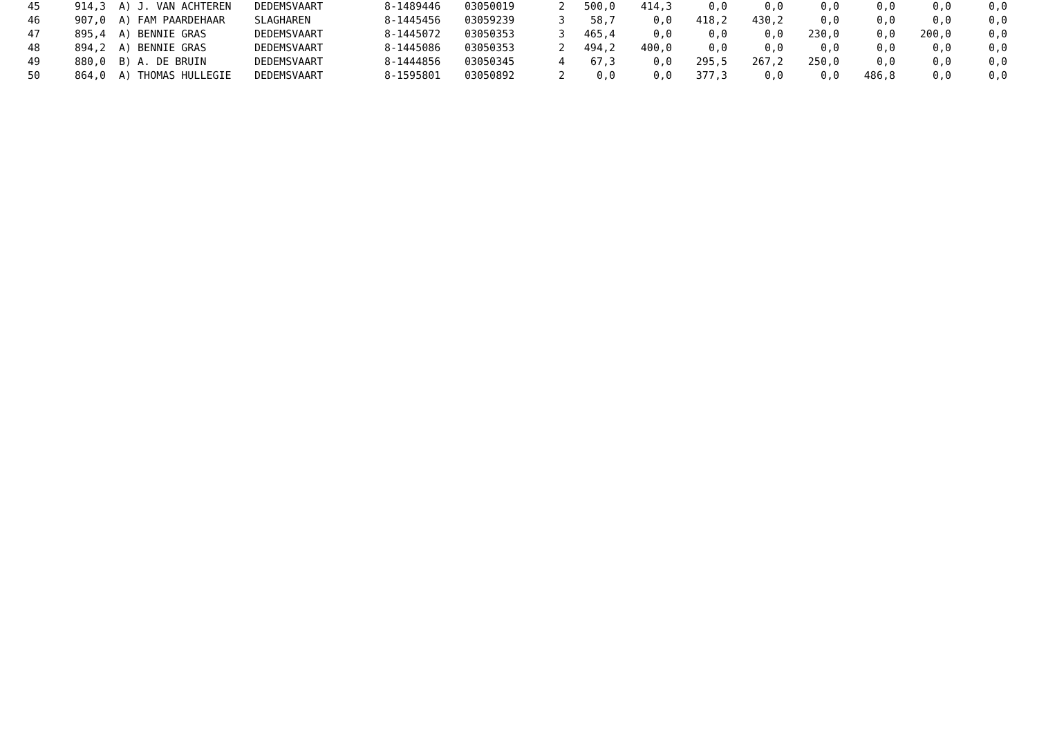| 45 | 914,3 | A) J. VAN ACHTEREN | DEDEMSVAART | 8-1489446 | 03050019 | 2 | 500,0 | 414,3 | 0,0 | 0,0 | 0,0 | 0,0 | 0,0 | 0,0 |
| 46 | 907,0 | A) FAM PAARDEHAAR | SLAGHAREN | 8-1445456 | 03059239 | 3 | 58,7 | 0,0 | 418,2 | 430,2 | 0,0 | 0,0 | 0,0 | 0,0 |
| 47 | 895,4 | A) BENNIE GRAS | DEDEMSVAART | 8-1445072 | 03050353 | 3 | 465,4 | 0,0 | 0,0 | 0,0 | 230,0 | 0,0 | 200,0 | 0,0 |
| 48 | 894,2 | A) BENNIE GRAS | DEDEMSVAART | 8-1445086 | 03050353 | 2 | 494,2 | 400,0 | 0,0 | 0,0 | 0,0 | 0,0 | 0,0 | 0,0 |
| 49 | 880,0 | B) A. DE BRUIN | DEDEMSVAART | 8-1444856 | 03050345 | 4 | 67,3 | 0,0 | 295,5 | 267,2 | 250,0 | 0,0 | 0,0 | 0,0 |
| 50 | 864,0 | A) THOMAS HULLEGIE | DEDEMSVAART | 8-1595801 | 03050892 | 2 | 0,0 | 0,0 | 377,3 | 0,0 | 0,0 | 486,8 | 0,0 | 0,0 |